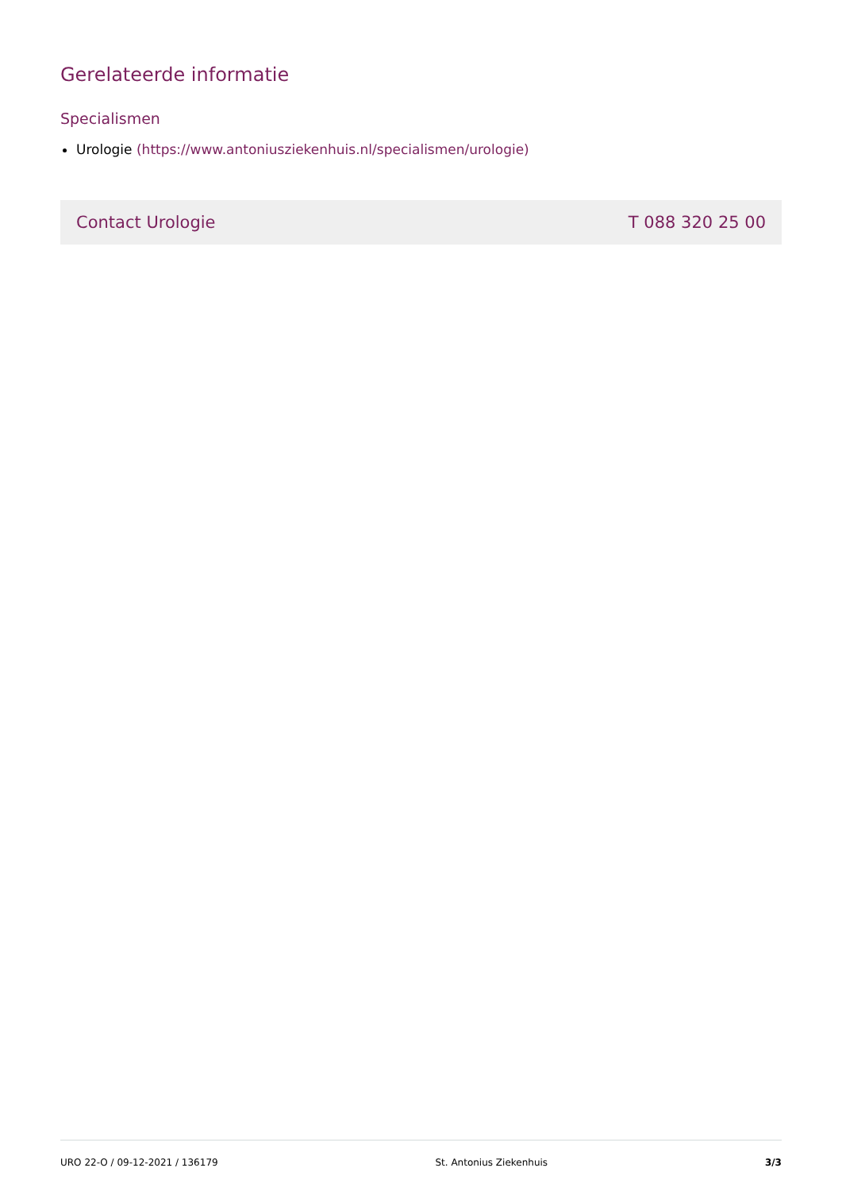Gerelateerde informatie
Specialismen
Urologie (https://www.antoniusziekenhuis.nl/specialismen/urologie)
Contact Urologie T 088 320 25 00
URO 22-O / 09-12-2021 / 136179 St. Antonius Ziekenhuis 3/3